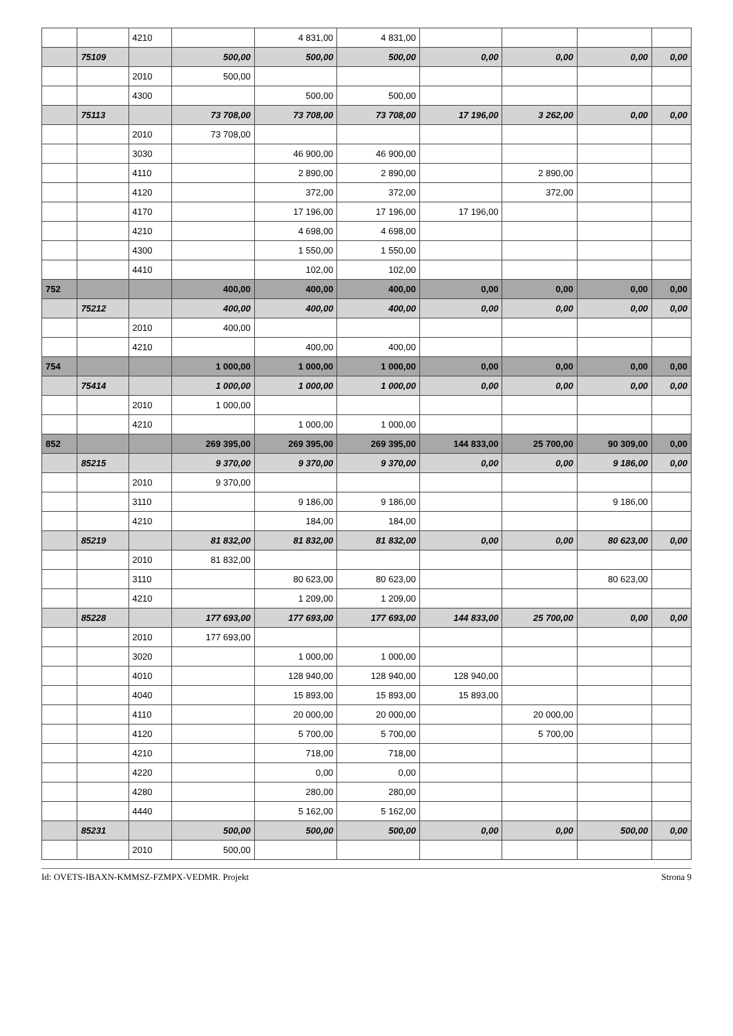| | | 4210 | | 4 831,00 | 4 831,00 | | | | |
| | 75109 | | 500,00 | 500,00 | 500,00 | 0,00 | 0,00 | 0,00 | 0,00 |
| | | 2010 | 500,00 | | | | | | |
| | | 4300 | | 500,00 | 500,00 | | | | |
| | 75113 | | 73 708,00 | 73 708,00 | 73 708,00 | 17 196,00 | 3 262,00 | 0,00 | 0,00 |
| | | 2010 | 73 708,00 | | | | | | |
| | | 3030 | | 46 900,00 | 46 900,00 | | | | |
| | | 4110 | | 2 890,00 | 2 890,00 | | 2 890,00 | | |
| | | 4120 | | 372,00 | 372,00 | | 372,00 | | |
| | | 4170 | | 17 196,00 | 17 196,00 | 17 196,00 | | | |
| | | 4210 | | 4 698,00 | 4 698,00 | | | | |
| | | 4300 | | 1 550,00 | 1 550,00 | | | | |
| | | 4410 | | 102,00 | 102,00 | | | | |
| 752 | | | 400,00 | 400,00 | 400,00 | 0,00 | 0,00 | 0,00 | 0,00 |
| | 75212 | | 400,00 | 400,00 | 400,00 | 0,00 | 0,00 | 0,00 | 0,00 |
| | | 2010 | 400,00 | | | | | | |
| | | 4210 | | 400,00 | 400,00 | | | | |
| 754 | | | 1 000,00 | 1 000,00 | 1 000,00 | 0,00 | 0,00 | 0,00 | 0,00 |
| | 75414 | | 1 000,00 | 1 000,00 | 1 000,00 | 0,00 | 0,00 | 0,00 | 0,00 |
| | | 2010 | 1 000,00 | | | | | | |
| | | 4210 | | 1 000,00 | 1 000,00 | | | | |
| 852 | | | 269 395,00 | 269 395,00 | 269 395,00 | 144 833,00 | 25 700,00 | 90 309,00 | 0,00 |
| | 85215 | | 9 370,00 | 9 370,00 | 9 370,00 | 0,00 | 0,00 | 9 186,00 | 0,00 |
| | | 2010 | 9 370,00 | | | | | | |
| | | 3110 | | 9 186,00 | 9 186,00 | | | 9 186,00 | |
| | | 4210 | | 184,00 | 184,00 | | | | |
| | 85219 | | 81 832,00 | 81 832,00 | 81 832,00 | 0,00 | 0,00 | 80 623,00 | 0,00 |
| | | 2010 | 81 832,00 | | | | | | |
| | | 3110 | | 80 623,00 | 80 623,00 | | | 80 623,00 | |
| | | 4210 | | 1 209,00 | 1 209,00 | | | | |
| | 85228 | | 177 693,00 | 177 693,00 | 177 693,00 | 144 833,00 | 25 700,00 | 0,00 | 0,00 |
| | | 2010 | 177 693,00 | | | | | | |
| | | 3020 | | 1 000,00 | 1 000,00 | | | | |
| | | 4010 | | 128 940,00 | 128 940,00 | 128 940,00 | | | |
| | | 4040 | | 15 893,00 | 15 893,00 | 15 893,00 | | | |
| | | 4110 | | 20 000,00 | 20 000,00 | | 20 000,00 | | |
| | | 4120 | | 5 700,00 | 5 700,00 | | 5 700,00 | | |
| | | 4210 | | 718,00 | 718,00 | | | | |
| | | 4220 | | 0,00 | 0,00 | | | | |
| | | 4280 | | 280,00 | 280,00 | | | | |
| | | 4440 | | 5 162,00 | 5 162,00 | | | | |
| | 85231 | | 500,00 | 500,00 | 500,00 | 0,00 | 0,00 | 500,00 | 0,00 |
| | | 2010 | 500,00 | | | | | | |
Id: OVETS-IBAXN-KMMSZ-FZMPX-VEDMR. Projekt Strona 9